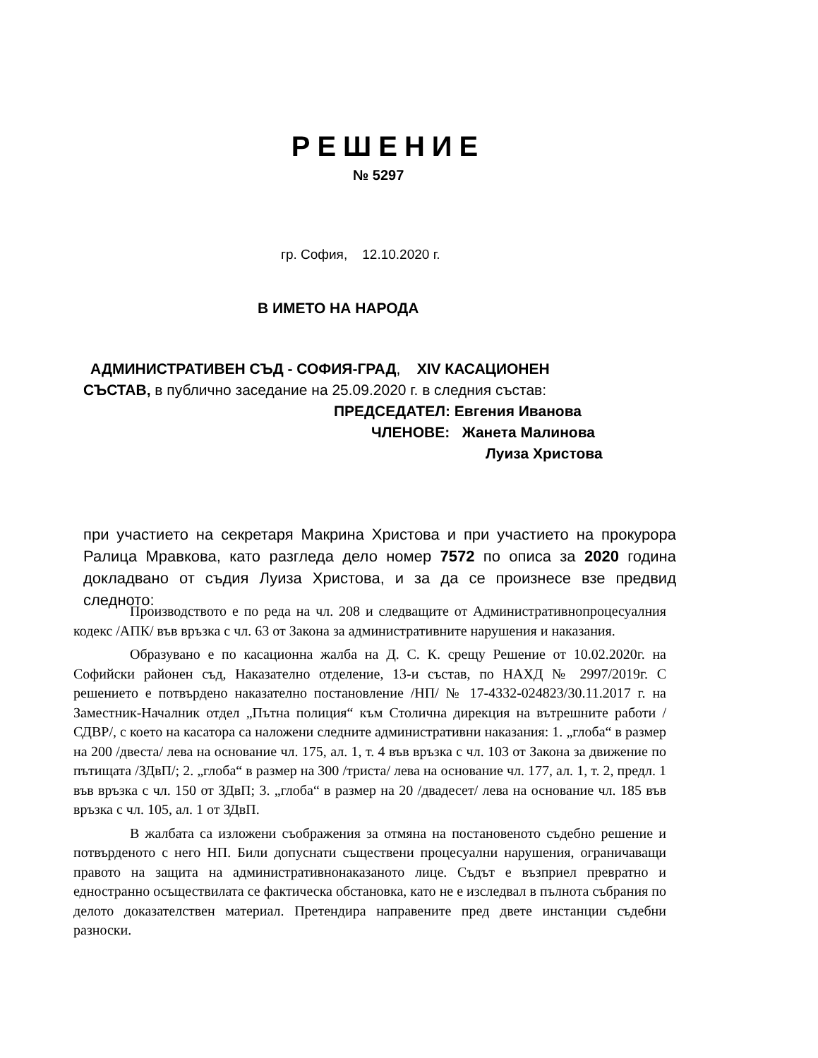РЕШЕНИЕ
№ 5297
гр. София, 12.10.2020 г.
В ИМЕТО НА НАРОДА
АДМИНИСТРАТИВЕН СЪД - СОФИЯ-ГРАД, XIV КАСАЦИОНЕН
СЪСТАВ, в публично заседание на 25.09.2020 г. в следния състав:
ПРЕДСЕДАТЕЛ: Евгения Иванова
ЧЛЕНОВЕ: Жанета Малинова
Луиза Христова
при участието на секретаря Макрина Христова и при участието на прокурора Ралица Мравкова, като разгледа дело номер 7572 по описа за 2020 година докладвано от съдия Луиза Христова, и за да се произнесе взе предвид следното:
Производството е по реда на чл. 208 и следващите от Административнопроцесуалния кодекс /АПК/ във връзка с чл. 63 от Закона за административните нарушения и наказания.
Образувано е по касационна жалба на Д. С. К. срещу Решение от 10.02.2020г. на Софийски районен съд, Наказателно отделение, 13-и състав, по НАХД № 2997/2019г. С решението е потвърдено наказателно постановление /НП/ № 17-4332-024823/30.11.2017 г. на Заместник-Началник отдел „Пътна полиция“ към Столична дирекция на вътрешните работи /СДВР/, с което на касатора са наложени следните административни наказания: 1. „глоба“ в размер на 200 /двеста/ лева на основание чл. 175, ал. 1, т. 4 във връзка с чл. 103 от Закона за движение по пътищата /ЗДвП/; 2. „глоба“ в размер на 300 /триста/ лева на основание чл. 177, ал. 1, т. 2, предл. 1 във връзка с чл. 150 от ЗДвП; 3. „глоба“ в размер на 20 /двадесет/ лева на основание чл. 185 във връзка с чл. 105, ал. 1 от ЗДвП.
В жалбата са изложени съображения за отмяна на постановеното съдебно решение и потвърденото с него НП. Били допуснати съществени процесуални нарушения, ограничаващи правото на защита на административнонаказаното лице. Съдът е възприел превратно и едностранно осъществилата се фактическа обстановка, като не е изследвал в пълнота събрания по делото доказателствен материал. Претендира направените пред двете инстанции съдебни разноски.